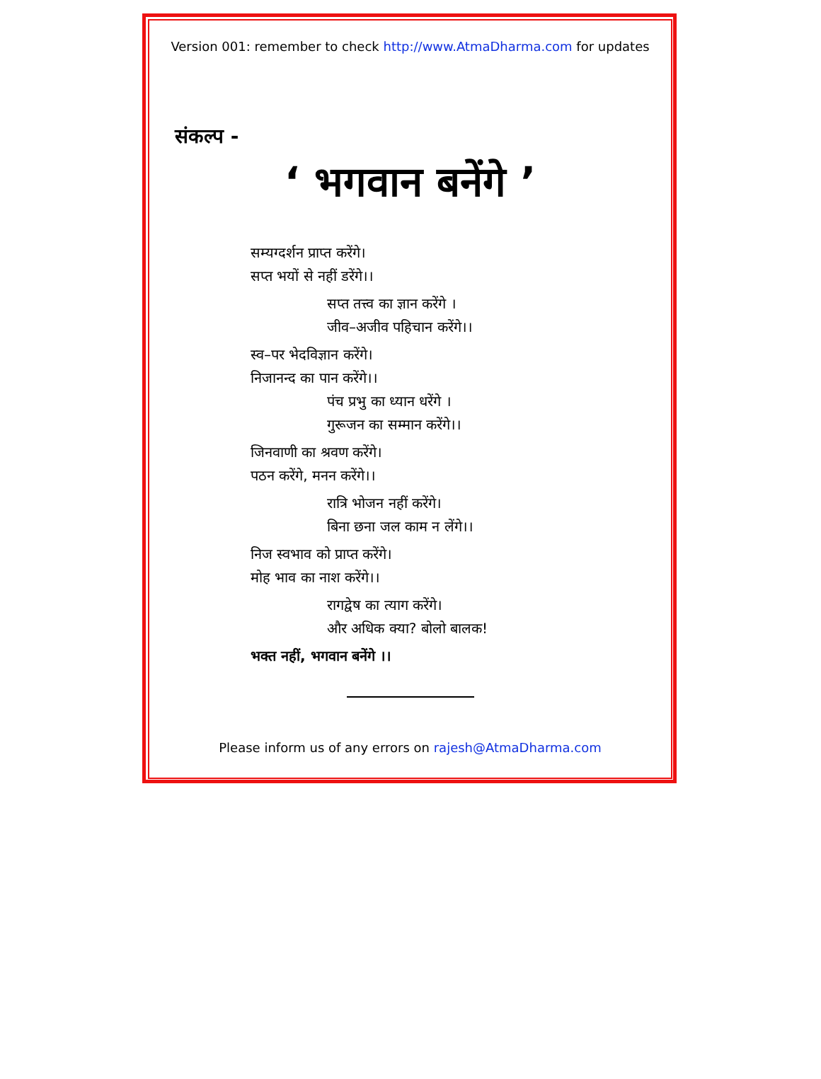Version 001: remember to check http://www.AtmaDharma.com for updates
संकल्प -
‘ भगवान बनेंगे ’
सम्यग्दर्शन प्राप्त करेंगे।
सप्त भयों से नहीं डरेंगे।।
सप्त तत्त्व का ज्ञान करेंगे ।
जीव–अजीव पहिचान करेंगे।।
स्व–पर भेदविज्ञान करेंगे।
निजानन्द का पान करेंगे।।
पंच प्रभु का ध्यान धरेंगे ।
गुरूजन का सम्मान करेंगे।।
जिनवाणी का श्रवण करेंगे।
पठन करेंगे, मनन करेंगे।।
रात्रि भोजन नहीं करेंगे।
बिना छना जल काम न लेंगे।।
निज स्वभाव को प्राप्त करेंगे।
मोह भाव का नाश करेंगे।।
रागद्वेष का त्याग करेंगे।
और अधिक क्या? बोलो बालक!
भक्त नहीं, भगवान बनेंगे ।।
Please inform us of any errors on rajesh@AtmaDharma.com